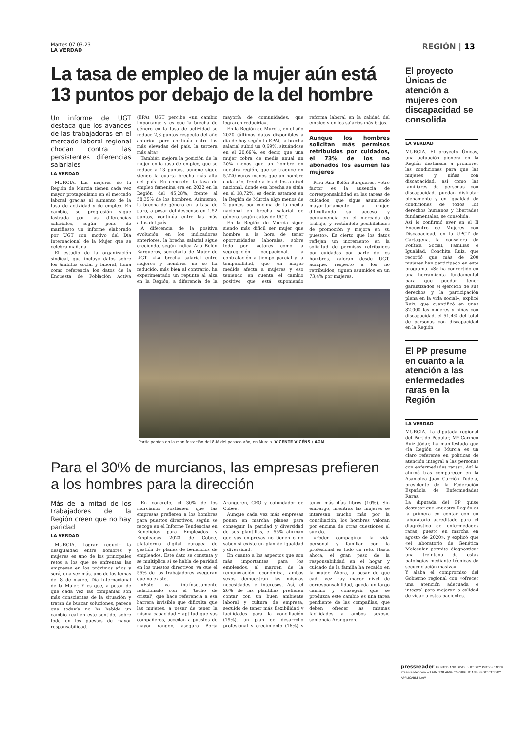Martes 07.03.23
LA VERDAD
| REGIÓN | 13
La tasa de empleo de la mujer aún está 13 puntos por debajo de la del hombre
Un informe de UGT destaca que los avances de las trabajadoras en el mercado laboral regional chocan contra las persistentes diferencias salariales
LA VERDAD
MURCIA. Las mujeres de la Región de Murcia tienen cada vez mayor protagonismo en el mercado laboral gracias al aumento de la tasa de actividad y de empleo. En cambio, su progresión sigue lastrada por las diferencias salariales, según pone de manifiesto un informe elaborado por UGT con motivo del Día Internacional de la Mujer que se celebra mañana.
El estudio de la organización sindical, que incluye datos sobre los ámbitos social y laboral, toma como referencia los datos de la Encuesta de Población Activa (EPA). UGT percibe «un cambio importante y es que la brecha de género en la tasa de actividad se reduce 2,3 puntos respecto del año anterior, pero continúa entre las más elevadas del país, la tercera más alta».
También mejora la posición de la mujer en la tasa de empleo, que se reduce a 13 puntos, aunque sigue siendo la cuarta brecha más alta del país. En concreto, la tasa de empleo femenina era en 2022 en la Región del 45,28%, frente al 58,35% de los hombres. Asimismo, la brecha de género en la tasa de paro, a pesar del descenso en 1,52 puntos, continúa entre las más altas del país.
A diferencia de la positiva evolución en los indicadores anteriores, la brecha salarial sigue creciendo, según indica Ana Belén Barqueros, secretaria de Mujer de UGT. «La brecha salarial entre mujeres y hombres no se ha reducido, más bien al contrario, ha experimentado un repunte al alza en la Región, a diferencia de la mayoría de comunidades, que lograron reducirla».
En la Región de Murcia, en el año 2020 (últimos datos disponibles a día de hoy según la EPA), la brecha salarial subió un 0,69%, situándose en el 20,69%, es decir, que una mujer cobra de media anual un 20% menos que un hombre en nuestra región, que se traduce en 5.220 euros menos que un hombre cada año, frente a los datos a nivel nacional, donde esa brecha se sitúa en el 18,72%, es decir, estamos en la Región de Murcia algo menos de 2 puntos por encima de la media nacional en brecha salarial de género, según datos de UGT.
En la Región de Murcia sigue siendo más difícil ser mujer que hombre a la hora de tener oportunidades laborales, sobre todo por factores como la segregación ocupacional, la contratación a tiempo parcial y la temporalidad, que en mayor medida afecta a mujeres y eso teniendo en cuenta el cambio positivo que está suponiendo reforma laboral en la calidad del empleo y en los salarios más bajos.
Aunque los hombres solicitan más permisos retribuidos por cuidados, el 73% de los no abonados los asumen las mujeres
Para Ana Belén Barqueros, «otro factor es la ausencia de corresponsabilidad en las tareas de cuidados, que sigue asumiendo mayoritariamente la mujer, dificultando su acceso y permanencia en el mercado de trabajo, y restándole posibilidades de promoción y mejora en su puesto». Es cierto que los datos reflejan un incremento en la solicitud de permisos retribuidos por cuidados por parte de los hombres, valoran desde UGT, aunque, respecto a los no retribuidos, siguen asumidos en un 73,4% por mujeres.
Participantes en la manifestación del 8-M del pasado año, en Murcia. VICENTE VICÉNS / AGM
Para el 30% de murcianos, las empresas prefieren a los hombres para la dirección
Más de la mitad de los trabajadores de la Región creen que no hay paridad
LA VERDAD
MURCIA. Lograr reducir la desigualdad entre hombres y mujeres es uno de los principales retos a los que se enfrentan las empresas en los próximos años y será, una vez más, uno de los temas del 8 de marzo, Día Internacional de la Mujer. Y es que, a pesar de que cada vez las compañías son más conscientes de la situación y tratan de buscar soluciones, parece que todavía no ha habido un cambio real en este sentido, sobre todo en los puestos de mayor responsabilidad.
En concreto, el 30% de los murcianos sostienen que las empresas prefieren a los hombres para puestos directivos, según se recoge en el Informe Tendencias en Beneficios para Empleados y Empleadas 2023 de Cobee, plataforma digital europea de gestión de planes de beneficios de empleados. Este dato se constata y se multiplica si se habla de paridad en los puestos directivos, ya que el 55% de los trabajadores aseguran que no existe.
«Esto va intrínsecamente relacionado con el 'techo de cristal', que hace referencia a esa barrera invisible que dificulta que las mujeres, a pesar de tener la misma capacidad y aptitud que sus compañeros, accedan a puestos de mayor rango», asegura Borja Aranguren, CEO y cofundador de Cobee.
Aunque cada vez más empresas ponen en marcha planes para conseguir la paridad y diversidad de sus plantillas, el 55% afirman que sus empresas no tienen o no saben si existe un plan de igualdad y diversidad.
En cuanto a los aspectos que son más importantes para los empleados, al margen de la remuneración económica, ambos sexos demuestran las mismas necesidades e intereses. Así, el 26% de las plantillas prefieren contar con un buen ambiente laboral y cultura de empresa, seguido de tener más flexibilidad y facilidades para la conciliación (19%), un plan de desarrollo profesional y crecimiento (16%) y tener más días libres (10%). Sin embargo, mientras las mujeres se interesan mucho más por la conciliación, los hombres valoran por encima de otras cuestiones el sueldo.
«Poder compaginar la vida personal y familiar con la profesional es todo un reto. Hasta ahora, el gran peso de la responsabilidad en el hogar y cuidado de la familia ha recaído en la mujer. Ahora, a pesar de que cada vez hay mayor nivel de corresponsabilidad, queda un largo camino y conseguir que se produzca este cambio es una tarea pendiente de las compañías, que deben ofrecer las mismas facilidades a ambos sexos», sentencia Aranguren.
El proyecto Únicas de atención a mujeres con discapacidad se consolida
LA VERDAD
MURCIA. El proyecto Únicas, una actuación pionera en la Región destinada a promover las condiciones para que las mujeres y niñas con discapacidad, así como las familiares de personas con discapacidad, puedan disfrutar plenamente y en igualdad de condiciones de todos los derechos humanos y libertades fundamentales, se consolida.
Así lo confirmó ayer en el II Encuentro de Mujeres con Discapacidad, en la UPCT de Cartagena, la consejera de Política Social, Familias e Igualdad, Conchita Ruiz, que recordó que más de 200 mujeres han participado en este programa. «Se ha convertido en una herramienta fundamental para que puedan tener garantizados el ejercicio de sus derechos y la participación plena en la vida social», explicó Ruiz, que cuantificó en unas 82.000 las mujeres y niñas con discapacidad, el 51,4% del total de personas con discapacidad en la Región.
El PP presume en cuanto a la atención a las enfermedades raras en la Región
LA VERDAD
MURCIA. La diputada regional del Partido Popular, Mª Carmen Ruiz Jódar, ha manifestado que «la Región de Murcia es un claro referente en políticas de atención integral a las personas con enfermedades raras». Así lo afirmó tras comparecer en la Asamblea Juan Carrión Tudela, presidente de la Federación Española de Enfermedades Raras.
La diputada del PP quiso destacar que «nuestra Región es la primera en contar con un laboratorio acreditado para el diagnóstico de enfermedades raras, puesto en marcha en agosto de 2020», y explicó que «el laboratorio de Genética Molecular permite diagnosticar una treintena de estas patologías mediante técnicas de secuenciación masiva».
Y alaba el compromiso del Gobierno regional con «ofrecer una atención adecuada e integral para mejorar la calidad de vida» a estos pacientes.
pressreader PRINTED AND DISTRIBUTED BY PRESSREADER PressReader.com +1 604 278 4604 COPYRIGHT AND PROTECTED BY APPLICABLE LAW